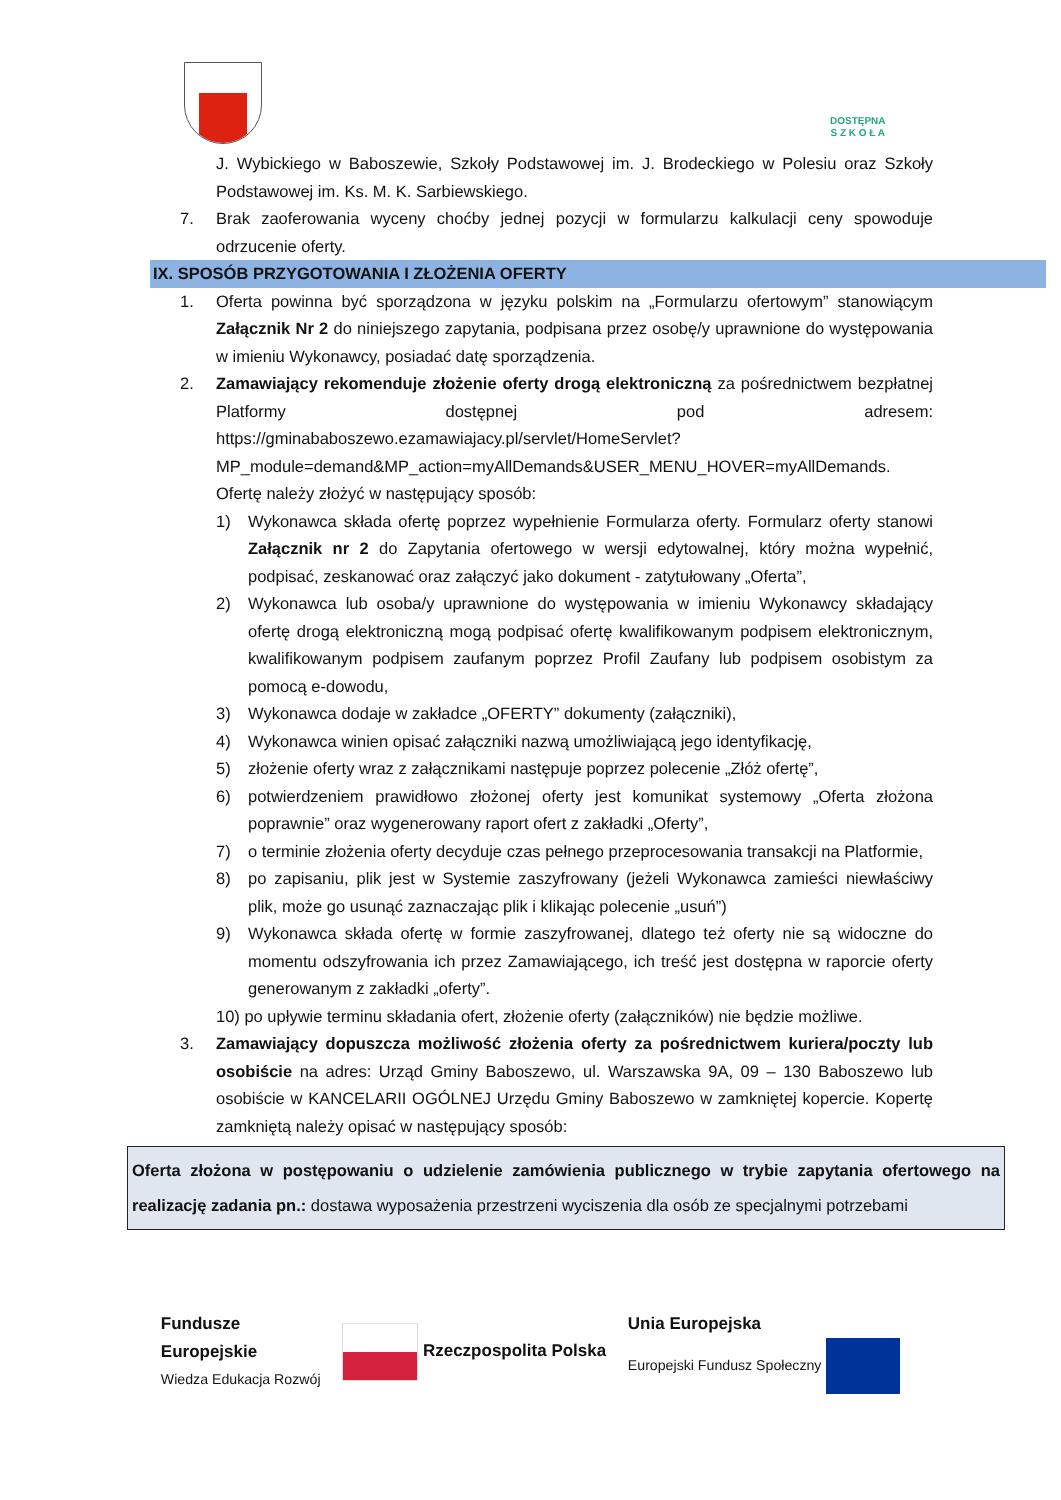DOSTĘPNA
S Z K O Ł A
J. Wybickiego w Baboszewie, Szkoły Podstawowej im. J. Brodeckiego w Polesiu oraz Szkoły Podstawowej im. Ks. M. K. Sarbiewskiego.
7. Brak zaoferowania wyceny choćby jednej pozycji w formularzu kalkulacji ceny spowoduje odrzucenie oferty.
IX. SPOSÓB PRZYGOTOWANIA I ZŁOŻENIA OFERTY
1. Oferta powinna być sporządzona w języku polskim na „Formularzu ofertowym” stanowiącym Załącznik Nr 2 do niniejszego zapytania, podpisana przez osobę/y uprawnione do występowania w imieniu Wykonawcy, posiadać datę sporządzenia.
2. Zamawiający rekomenduje złożenie oferty drogą elektroniczną za pośrednictwem bezpłatnej Platformy dostępnej pod adresem: https://gminababoszewo.ezamawiajacy.pl/servlet/HomeServlet?MP_module=demand&MP_action=myAllDemands&USER_MENU_HOVER=myAllDemands. Ofertę należy złożyć w następujący sposób:
1) Wykonawca składa ofertę poprzez wypełnienie Formularza oferty. Formularz oferty stanowi Załącznik nr 2 do Zapytania ofertowego w wersji edytowalnej, który można wypełnić, podpisać, zeskanować oraz załączyć jako dokument - zatytułowany „Oferta”,
2) Wykonawca lub osoba/y uprawnione do występowania w imieniu Wykonawcy składający ofertę drogą elektroniczną mogą podpisać ofertę kwalifikowanym podpisem elektronicznym, kwalifikowanym podpisem zaufanym poprzez Profil Zaufany lub podpisem osobistym za pomocą e-dowodu,
3) Wykonawca dodaje w zakładce „OFERTY” dokumenty (załączniki),
4) Wykonawca winien opisać załączniki nazwą umożliwiającą jego identyfikację,
5) złożenie oferty wraz z załącznikami następuje poprzez polecenie „Złóż ofertę”,
6) potwierdzeniem prawidłowo złożonej oferty jest komunikat systemowy „Oferta złożona poprawnie” oraz wygenerowany raport ofert z zakładki „Oferty”,
7) o terminie złożenia oferty decyduje czas pełnego przeprocesowania transakcji na Platformie,
8) po zapisaniu, plik jest w Systemie zaszyfrowany (jeżeli Wykonawca zamieści niewłaściwy plik, może go usunąć zaznaczając plik i klikając polecenie „usuń”)
9) Wykonawca składa ofertę w formie zaszyfrowanej, dlatego też oferty nie są widoczne do momentu odszyfrowania ich przez Zamawiającego, ich treść jest dostępna w raporcie oferty generowanym z zakładki „oferty”.
10) po upływie terminu składania ofert, złożenie oferty (załączników) nie będzie możliwe.
3. Zamawiający dopuszcza możliwość złożenia oferty za pośrednictwem kuriera/poczty lub osobiście na adres: Urząd Gminy Baboszewo, ul. Warszawska 9A, 09 – 130 Baboszewo lub osobiście w KANCELARII OGÓLNEJ Urzędu Gminy Baboszewo w zamkniętej kopercie. Kopertę zamkniętą należy opisać w następujący sposób:
Oferta złożona w postępowaniu o udzielenie zamówienia publicznego w trybie zapytania ofertowego na realizację zadania pn.: dostawa wyposażenia przestrzeni wyciszenia dla osób ze specjalnymi potrzebami
Fundusze
Europejskie
Wiedza Edukacja Rozwój
Rzeczpospolita Polska
Unia Europejska
Europejski Fundusz Społeczny